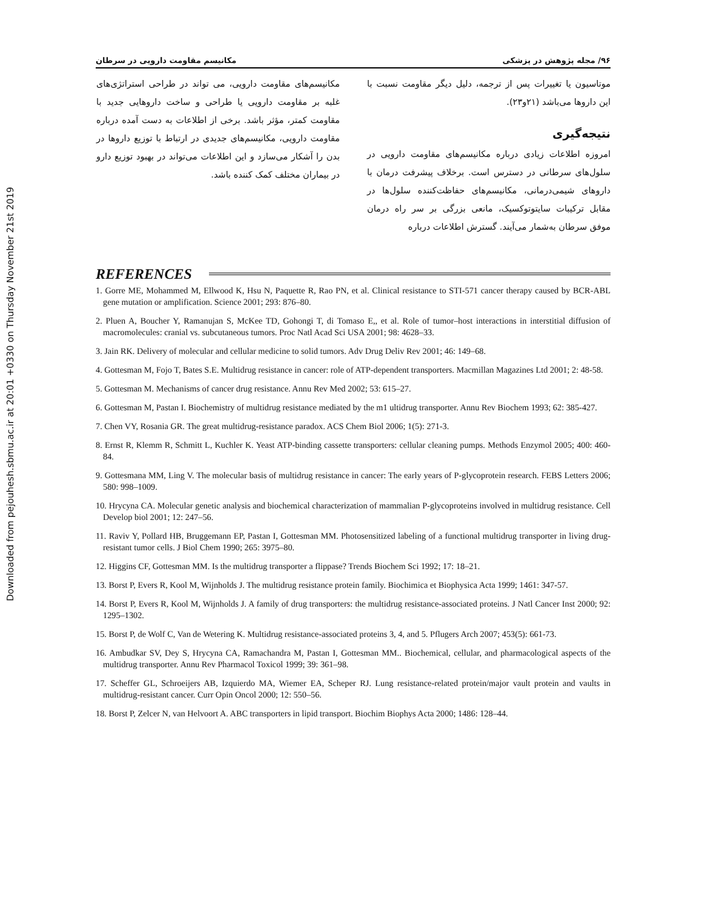Downloaded from pejouhesh.sbmu.ac.ir at 20:01 +0330 on Thursday November 21st 2019
۹۶/ مجله پژوهش در پزشکی مکانیسم مقاومت دارویی در سرطان
موتاسیون یا تغییرات پس از ترجمه، دلیل دیگر مقاومت نسبت با این داروها می‌باشد (۲۱و۲۳).
نتیجه‌گیری
امروزه اطلاعات زیادی درباره مکانیسم‌های مقاومت دارویی در سلول‌های سرطانی در دسترس است. برخلاف پیشرفت درمان با داروهای شیمی‌درمانی، مکانیسم‌های حفاظت‌کننده سلول‌ها در مقابل ترکیبات سایتوتوکسیک، مانعی بزرگی بر سر راه درمان موفق سرطان به‌شمار می‌آیند. گسترش اطلاعات درباره
مکانیسم‌های مقاومت دارویی، می تواند در طراحی استراتژی‌های غلبه بر مقاومت دارویی یا طراحی و ساخت داروهایی جدید با مقاومت کمتر، مؤثر باشد. برخی از اطلاعات به دست آمده درباره مقاومت دارویی، مکانیسم‌های جدیدی در ارتباط با توزیع داروها در بدن را آشکار می‌سازد و این اطلاعات می‌تواند در بهبود توزیع دارو در بیماران مختلف کمک کننده باشد.
REFERENCES
1. Gorre ME, Mohammed M, Ellwood K, Hsu N, Paquette R, Rao PN, et al. Clinical resistance to STI-571 cancer therapy caused by BCR-ABL gene mutation or amplification. Science 2001; 293: 876–80.
2. Pluen A, Boucher Y, Ramanujan S, McKee TD, Gohongi T, di Tomaso E,, et al. Role of tumor–host interactions in interstitial diffusion of macromolecules: cranial vs. subcutaneous tumors. Proc Natl Acad Sci USA 2001; 98: 4628–33.
3. Jain RK. Delivery of molecular and cellular medicine to solid tumors. Adv Drug Deliv Rev 2001; 46: 149–68.
4. Gottesman M, Fojo T, Bates S.E. Multidrug resistance in cancer: role of ATP-dependent transporters. Macmillan Magazines Ltd 2001; 2: 48-58.
5. Gottesman M. Mechanisms of cancer drug resistance. Annu Rev Med 2002; 53: 615–27.
6. Gottesman M, Pastan I. Biochemistry of multidrug resistance mediated by the m1 ultidrug transporter. Annu Rev Biochem 1993; 62: 385-427.
7. Chen VY, Rosania GR. The great multidrug-resistance paradox. ACS Chem Biol 2006; 1(5): 271-3.
8. Ernst R, Klemm R, Schmitt L, Kuchler K. Yeast ATP-binding cassette transporters: cellular cleaning pumps. Methods Enzymol 2005; 400: 460-84.
9. Gottesmana MM, Ling V. The molecular basis of multidrug resistance in cancer: The early years of P-glycoprotein research. FEBS Letters 2006; 580: 998–1009.
10. Hrycyna CA. Molecular genetic analysis and biochemical characterization of mammalian P-glycoproteins involved in multidrug resistance. Cell Develop biol 2001; 12: 247–56.
11. Raviv Y, Pollard HB, Bruggemann EP, Pastan I, Gottesman MM. Photosensitized labeling of a functional multidrug transporter in living drug-resistant tumor cells. J Biol Chem 1990; 265: 3975–80.
12. Higgins CF, Gottesman MM. Is the multidrug transporter a flippase? Trends Biochem Sci 1992; 17: 18–21.
13. Borst P, Evers R, Kool M, Wijnholds J. The multidrug resistance protein family. Biochimica et Biophysica Acta 1999; 1461: 347-57.
14. Borst P, Evers R, Kool M, Wijnholds J. A family of drug transporters: the multidrug resistance-associated proteins. J Natl Cancer Inst 2000; 92: 1295–1302.
15. Borst P, de Wolf C, Van de Wetering K. Multidrug resistance-associated proteins 3, 4, and 5. Pflugers Arch 2007; 453(5): 661-73.
16. Ambudkar SV, Dey S, Hrycyna CA, Ramachandra M, Pastan I, Gottesman MM.. Biochemical, cellular, and pharmacological aspects of the multidrug transporter. Annu Rev Pharmacol Toxicol 1999; 39: 361–98.
17. Scheffer GL, Schroeijers AB, Izquierdo MA, Wiemer EA, Scheper RJ. Lung resistance-related protein/major vault protein and vaults in multidrug-resistant cancer. Curr Opin Oncol 2000; 12: 550–56.
18. Borst P, Zelcer N, van Helvoort A. ABC transporters in lipid transport. Biochim Biophys Acta 2000; 1486: 128–44.